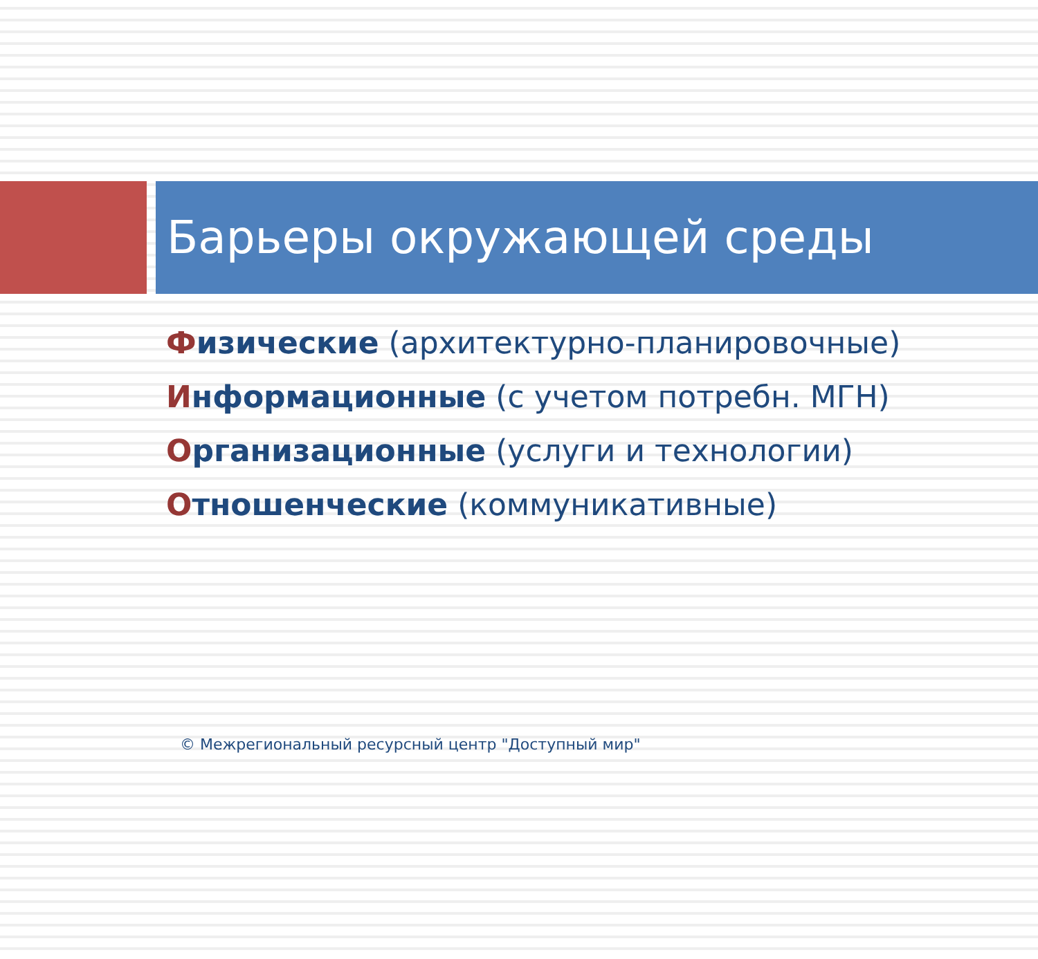Барьеры окружающей среды
Физические (архитектурно-планировочные)
Информационные (с учетом потребн. МГН)
Организационные (услуги и технологии)
Отношенческие (коммуникативные)
© Межрегиональный ресурсный центр "Доступный мир"